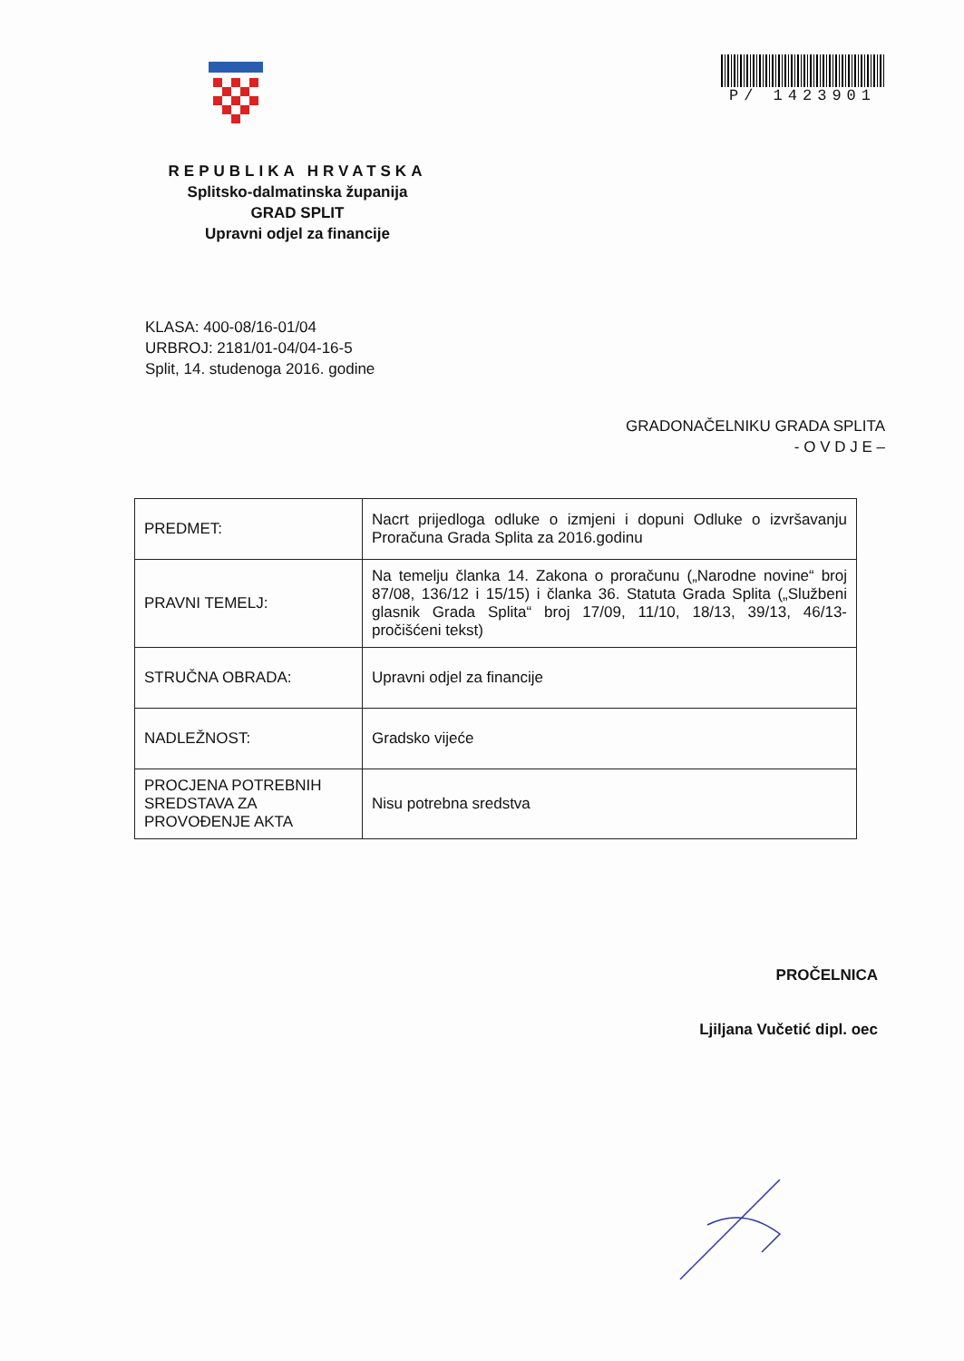P/ 1423901
REPUBLIKA HRVATSKA
Splitsko-dalmatinska županija
GRAD SPLIT
Upravni odjel za financije
KLASA: 400-08/16-01/04
URBROJ: 2181/01-04/04-16-5
Split, 14. studenoga 2016. godine
GRADONAČELNIKU GRADA SPLITA
- O V D J E –
| PREDMET: | Nacrt prijedloga odluke o izmjeni i dopuni Odluke o izvršavanju Proračuna Grada Splita za 2016.godinu |
| PRAVNI TEMELJ: | Na temelju članka 14. Zakona o proračunu („Narodne novine“ broj 87/08, 136/12 i 15/15) i članka 36. Statuta Grada Splita („Službeni glasnik Grada Splita“ broj 17/09, 11/10, 18/13, 39/13, 46/13- pročišćeni tekst) |
| STRUČNA OBRADA: | Upravni odjel za financije |
| NADLEŽNOST: | Gradsko vijeće |
| PROCJENA POTREBNIH SREDSTAVA ZA PROVOĐENJE AKTA | Nisu potrebna sredstva |
PROČELNICA
Ljiljana Vučetić dipl. oec